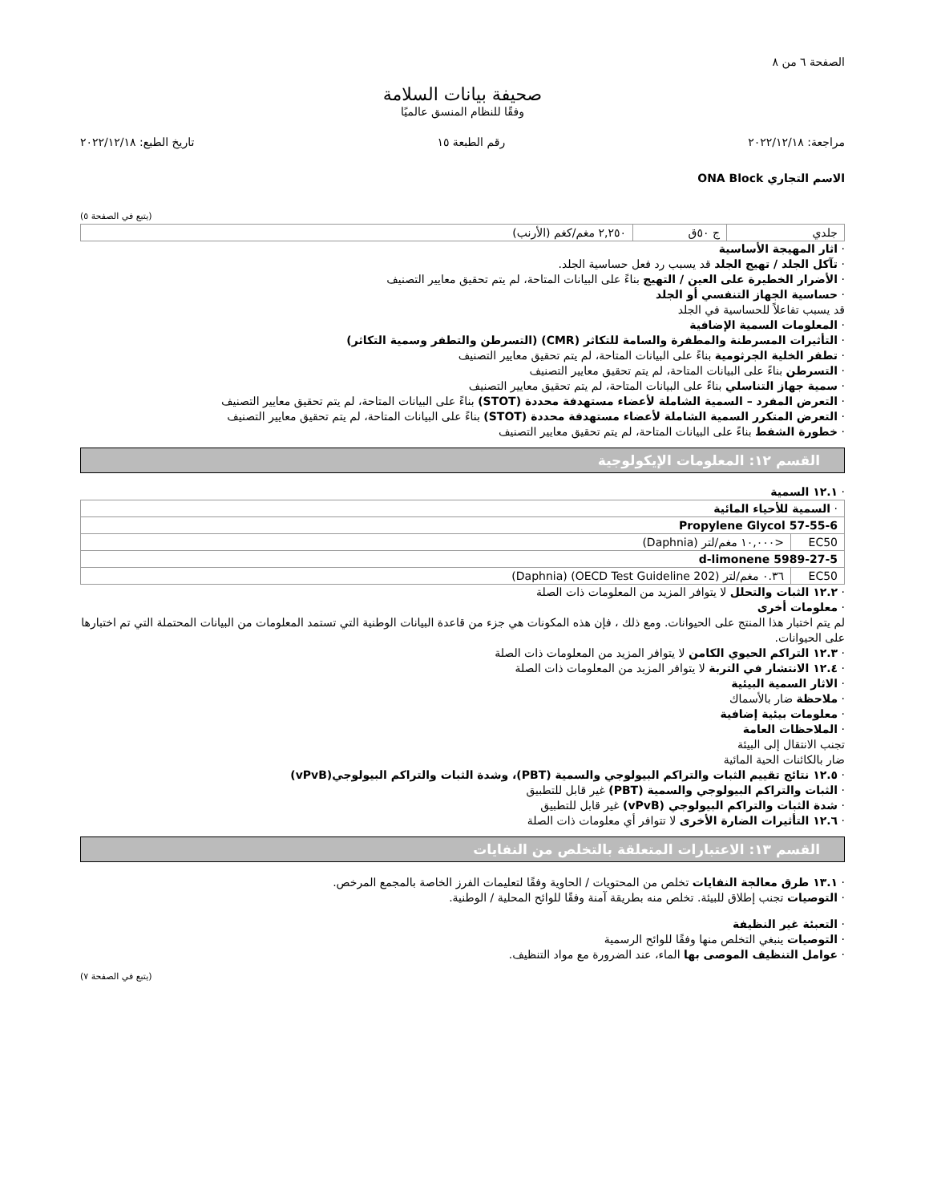الصفحة ٦ من ٨
صحيفة بيانات السلامة
وفقًا للنظام المنسق عالميًا
مراجعة: ٢٠٢٢/١٢/١٨ رقم الطبعة ١٥ تاريخ الطبع: ٢٠٢٢/١٢/١٨
الاسم التجاري ONA Block
(يتبع في الصفحة ٥)
| جلدي | ج ٥٠ق | ٢,٢٥٠ مغم/كغم (الأرنب) |
· اثار المهيجة الأساسية
· تآكل الجلد / تهيج الجلد قد يسبب رد فعل حساسية الجلد.
· الأضرار الخطيرة على العين / التهيج بناءً على البيانات المتاحة، لم يتم تحقيق معايير التصنيف
· حساسية الجهاز التنفسي أو الجلد
قد يسبب تفاعلاً للحساسية في الجلد
· المعلومات السمية الإضافية
· التأثيرات المسرطنة والمطفرة والسامة للتكاثر (CMR) (التسرطن والتطفر وسمية التكاثر)
· تطفر الخلية الجرثومية بناءً على البيانات المتاحة، لم يتم تحقيق معايير التصنيف
· التسرطن بناءً على البيانات المتاحة، لم يتم تحقيق معايير التصنيف
· سمية جهاز التناسلي بناءً على البيانات المتاحة، لم يتم تحقيق معايير التصنيف
· التعرض المفرد – السمية الشاملة لأعضاء مستهدفة محددة (STOT) بناءً على البيانات المتاحة، لم يتم تحقيق معايير التصنيف
· التعرض المتكرر السمية الشاملة لأعضاء مستهدفة محددة (STOT) بناءً على البيانات المتاحة، لم يتم تحقيق معايير التصنيف
· خطورة الشفط بناءً على البيانات المتاحة، لم يتم تحقيق معايير التصنيف
القسم ١٢: المعلومات الإيكولوجية
· ١٢.١ السمية
| · السمية للأحياء المائية | |
| Propylene Glycol 57-55-6 | |
| EC50 | <١٠,٠٠٠ مغم/لتر (Daphnia) |
| d-limonene 5989-27-5 | |
| EC50 | ٠.٣٦ مغم/لتر (OECD Test Guideline 202) (Daphnia) |
· ١٢.٢ الثبات والتحلل لا يتوافر المزيد من المعلومات ذات الصلة
· معلومات أخرى
لم يتم اختبار هذا المنتج على الحيوانات. ومع ذلك ، فإن هذه المكونات هي جزء من قاعدة البيانات الوطنية التي تستمد المعلومات من البيانات المحتملة التي تم اختبارها على الحيوانات.
· ١٢.٣ التراكم الحيوي الكامن لا يتوافر المزيد من المعلومات ذات الصلة
· ١٢.٤ الانتشار في التربة لا يتوافر المزيد من المعلومات ذات الصلة
· الاثار السمية البيئية
· ملاحظة ضار بالأسماك
· معلومات بيئية إضافية
· الملاحظات العامة
تجنب الانتقال إلى البيئة
ضار بالكائنات الحية المائية
· ١٢.٥ نتائج تقييم الثبات والتراكم البيولوجي والسمية (PBT)، وشدة الثبات والتراكم البيولوجي(vPvB)
· الثبات والتراكم البيولوجي والسمية (PBT) غير قابل للتطبيق
· شدة الثبات والتراكم البيولوجي (vPvB) غير قابل للتطبيق
· ١٢.٦ التأثيرات الضارة الأخرى لا تتوافر أي معلومات ذات الصلة
القسم ١٣: الاعتبارات المتعلقة بالتخلص من النفايات
· ١٣.١ طرق معالجة النفايات تخلص من المحتويات / الحاوية وفقًا لتعليمات الفرز الخاصة بالمجمع المرخص.
· التوصيات تجنب إطلاق للبيئة. تخلص منه بطريقة آمنة وفقًا للوائح المحلية / الوطنية.
· التعبئة غير النظيفة
· التوصيات ينبغي التخلص منها وفقًا للوائح الرسمية
· عوامل التنظيف الموصى بها الماء، عند الضرورة مع مواد التنظيف.
(يتبع في الصفحة ٧)